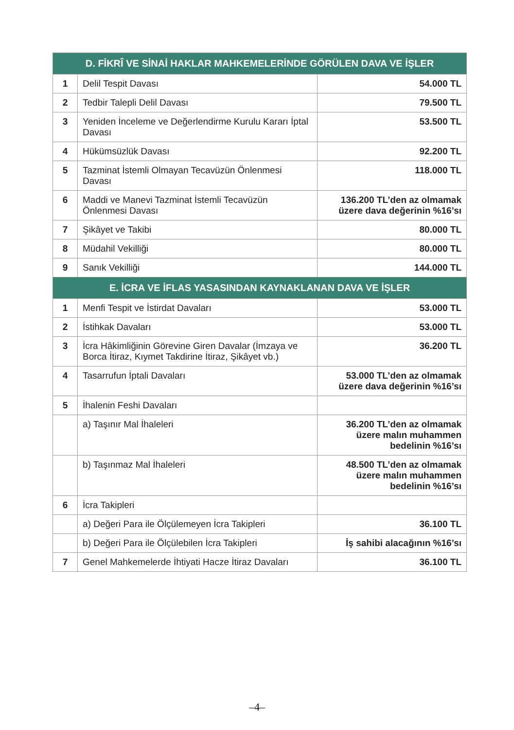| D. FİKRÎ VE SİNAİ HAKLAR MAHKEMELERİNDE GÖRÜLEN DAVA VE İŞLER | | |
| --- | --- | --- |
| 1 | Delil Tespit Davası | 54.000 TL |
| 2 | Tedbir Talepli Delil Davası | 79.500 TL |
| 3 | Yeniden İnceleme ve Değerlendirme Kurulu Kararı İptal Davası | 53.500 TL |
| 4 | Hükümsüzlük Davası | 92.200 TL |
| 5 | Tazminat İstemli Olmayan Tecavüzün Önlenmesi Davası | 118.000 TL |
| 6 | Maddi ve Manevi Tazminat İstemli Tecavüzün Önlenmesi Davası | 136.200 TL’den az olmamak üzere dava değerinin %16’sı |
| 7 | Şikâyet ve Takibi | 80.000 TL |
| 8 | Müdahil Vekilliği | 80.000 TL |
| 9 | Sanık Vekilliği | 144.000 TL |
| E. İCRA VE İFLAS YASASINDAN KAYNAKLANAN DAVA VE İŞLER | | |
| 1 | Menfi Tespit ve İstirdat Davaları | 53.000 TL |
| 2 | İstihkak Davaları | 53.000 TL |
| 3 | İcra Hâkimliğinin Görevine Giren Davalar (İmzaya ve Borca İtiraz, Kıymet Takdirine İtiraz, Şikâyet vb.) | 36.200 TL |
| 4 | Tasarrufun İptali Davaları | 53.000 TL’den az olmamak üzere dava değerinin %16’sı |
| 5 | İhalenin Feshi Davaları | |
| | a) Taşınır Mal İhaleleri | 36.200 TL’den az olmamak üzere malın muhammen bedelinin %16’sı |
| | b) Taşınmaz Mal İhaleleri | 48.500 TL’den az olmamak üzere malın muhammen bedelinin %16’sı |
| 6 | İcra Takipleri | |
| | a) Değeri Para ile Ölçülemeyen İcra Takipleri | 36.100 TL |
| | b) Değeri Para ile Ölçülebilen İcra Takipleri | İş sahibi alacağının %16’sı |
| 7 | Genel Mahkemelerde İhtiyati Hacze İtiraz Davaları | 36.100 TL |
–4–